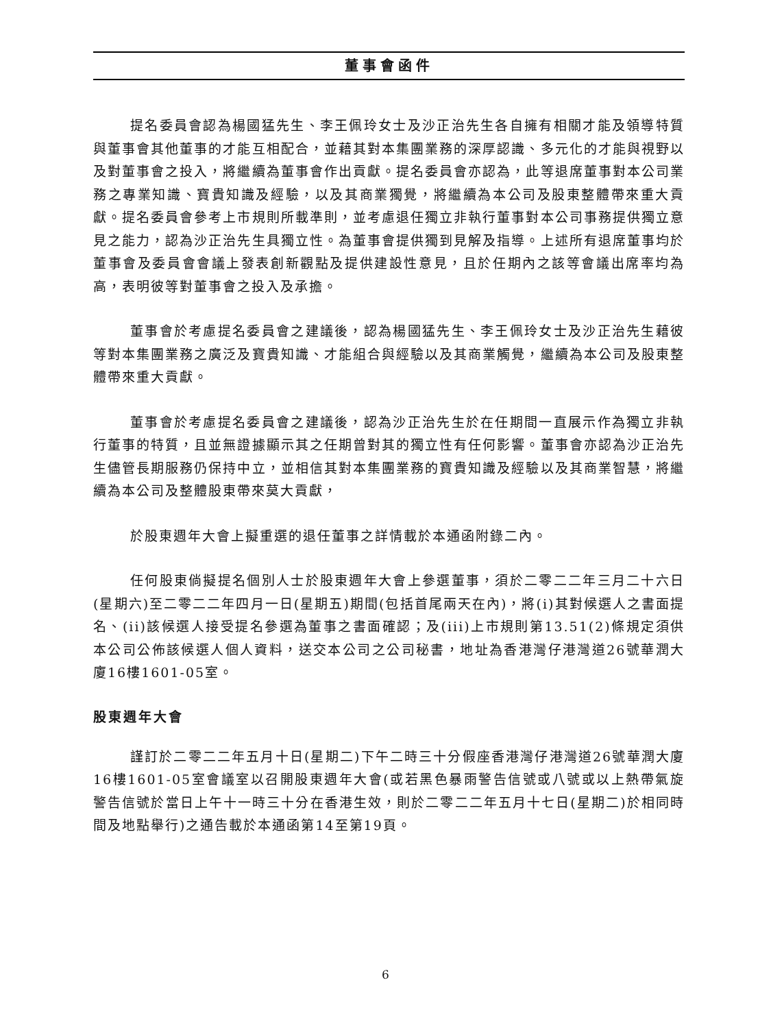董事會函件
提名委員會認為楊國猛先生、李王佩玲女士及沙正治先生各自擁有相關才能及領導特質與董事會其他董事的才能互相配合，並藉其對本集團業務的深厚認識、多元化的才能與視野以及對董事會之投入，將繼續為董事會作出貢獻。提名委員會亦認為，此等退席董事對本公司業務之專業知識、寶貴知識及經驗，以及其商業獨覺，將繼續為本公司及股東整體帶來重大貢獻。提名委員會參考上市規則所載準則，並考慮退任獨立非執行董事對本公司事務提供獨立意見之能力，認為沙正治先生具獨立性。為董事會提供獨到見解及指導。上述所有退席董事均於董事會及委員會會議上發表創新觀點及提供建設性意見，且於任期內之該等會議出席率均為高，表明彼等對董事會之投入及承擔。
董事會於考慮提名委員會之建議後，認為楊國猛先生、李王佩玲女士及沙正治先生藉彼等對本集團業務之廣泛及寶貴知識、才能組合與經驗以及其商業觸覺，繼續為本公司及股東整體帶來重大貢獻。
董事會於考慮提名委員會之建議後，認為沙正治先生於在任期間一直展示作為獨立非執行董事的特質，且並無證據顯示其之任期曾對其的獨立性有任何影響。董事會亦認為沙正治先生儘管長期服務仍保持中立，並相信其對本集團業務的寶貴知識及經驗以及其商業智慧，將繼續為本公司及整體股東帶來莫大貢獻，
於股東週年大會上擬重選的退任董事之詳情載於本通函附錄二內。
任何股東倘擬提名個別人士於股東週年大會上參選董事，須於二零二二年三月二十六日(星期六)至二零二二年四月一日(星期五)期間(包括首尾兩天在內)，將(i)其對候選人之書面提名、(ii)該候選人接受提名參選為董事之書面確認；及(iii)上市規則第13.51(2)條規定須供本公司公佈該候選人個人資料，送交本公司之公司秘書，地址為香港灣仔港灣道26號華潤大廈16樓1601-05室。
股東週年大會
謹訂於二零二二年五月十日(星期二)下午二時三十分假座香港灣仔港灣道26號華潤大廈16樓1601-05室會議室以召開股東週年大會(或若黑色暴雨警告信號或八號或以上熱帶氣旋警告信號於當日上午十一時三十分在香港生效，則於二零二二年五月十七日(星期二)於相同時間及地點舉行)之通告載於本通函第14至第19頁。
6